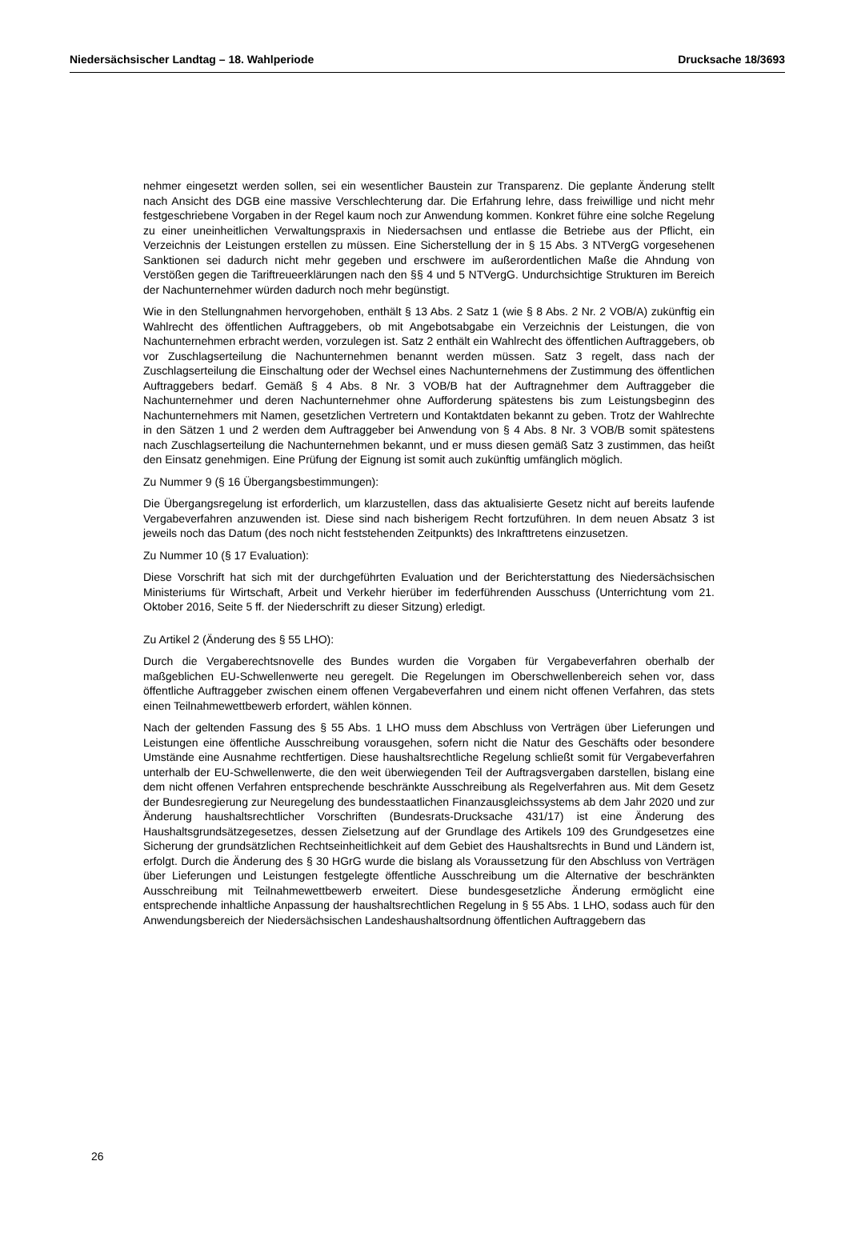Niedersächsischer Landtag – 18. Wahlperiode Drucksache 18/3693
nehmer eingesetzt werden sollen, sei ein wesentlicher Baustein zur Transparenz. Die geplante Änderung stellt nach Ansicht des DGB eine massive Verschlechterung dar. Die Erfahrung lehre, dass freiwillige und nicht mehr festgeschriebene Vorgaben in der Regel kaum noch zur Anwendung kommen. Konkret führe eine solche Regelung zu einer uneinheitlichen Verwaltungspraxis in Niedersachsen und entlasse die Betriebe aus der Pflicht, ein Verzeichnis der Leistungen erstellen zu müssen. Eine Sicherstellung der in § 15 Abs. 3 NTVergG vorgesehenen Sanktionen sei dadurch nicht mehr gegeben und erschwere im außerordentlichen Maße die Ahndung von Verstößen gegen die Tariftreueerklärungen nach den §§ 4 und 5 NTVergG. Undurchsichtige Strukturen im Bereich der Nachunternehmer würden dadurch noch mehr begünstigt.
Wie in den Stellungnahmen hervorgehoben, enthält § 13 Abs. 2 Satz 1 (wie § 8 Abs. 2 Nr. 2 VOB/A) zukünftig ein Wahlrecht des öffentlichen Auftraggebers, ob mit Angebotsabgabe ein Verzeichnis der Leistungen, die von Nachunternehmen erbracht werden, vorzulegen ist. Satz 2 enthält ein Wahlrecht des öffentlichen Auftraggebers, ob vor Zuschlagserteilung die Nachunternehmen benannt werden müssen. Satz 3 regelt, dass nach der Zuschlagserteilung die Einschaltung oder der Wechsel eines Nachunternehmens der Zustimmung des öffentlichen Auftraggebers bedarf. Gemäß § 4 Abs. 8 Nr. 3 VOB/B hat der Auftragnehmer dem Auftraggeber die Nachunternehmer und deren Nachunternehmer ohne Aufforderung spätestens bis zum Leistungsbeginn des Nachunternehmers mit Namen, gesetzlichen Vertretern und Kontaktdaten bekannt zu geben. Trotz der Wahlrechte in den Sätzen 1 und 2 werden dem Auftraggeber bei Anwendung von § 4 Abs. 8 Nr. 3 VOB/B somit spätestens nach Zuschlagserteilung die Nachunternehmen bekannt, und er muss diesen gemäß Satz 3 zustimmen, das heißt den Einsatz genehmigen. Eine Prüfung der Eignung ist somit auch zukünftig umfänglich möglich.
Zu Nummer 9 (§ 16 Übergangsbestimmungen):
Die Übergangsregelung ist erforderlich, um klarzustellen, dass das aktualisierte Gesetz nicht auf bereits laufende Vergabeverfahren anzuwenden ist. Diese sind nach bisherigem Recht fortzuführen. In dem neuen Absatz 3 ist jeweils noch das Datum (des noch nicht feststehenden Zeitpunkts) des Inkrafttretens einzusetzen.
Zu Nummer 10 (§ 17 Evaluation):
Diese Vorschrift hat sich mit der durchgeführten Evaluation und der Berichterstattung des Niedersächsischen Ministeriums für Wirtschaft, Arbeit und Verkehr hierüber im federführenden Ausschuss (Unterrichtung vom 21. Oktober 2016, Seite 5 ff. der Niederschrift zu dieser Sitzung) erledigt.
Zu Artikel 2 (Änderung des § 55 LHO):
Durch die Vergaberechtsnovelle des Bundes wurden die Vorgaben für Vergabeverfahren oberhalb der maßgeblichen EU-Schwellenwerte neu geregelt. Die Regelungen im Oberschwellenbereich sehen vor, dass öffentliche Auftraggeber zwischen einem offenen Vergabeverfahren und einem nicht offenen Verfahren, das stets einen Teilnahmewettbewerb erfordert, wählen können.
Nach der geltenden Fassung des § 55 Abs. 1 LHO muss dem Abschluss von Verträgen über Lieferungen und Leistungen eine öffentliche Ausschreibung vorausgehen, sofern nicht die Natur des Geschäfts oder besondere Umstände eine Ausnahme rechtfertigen. Diese haushaltsrechtliche Regelung schließt somit für Vergabeverfahren unterhalb der EU-Schwellenwerte, die den weit überwiegenden Teil der Auftragsvergaben darstellen, bislang eine dem nicht offenen Verfahren entsprechende beschränkte Ausschreibung als Regelverfahren aus. Mit dem Gesetz der Bundesregierung zur Neuregelung des bundesstaatlichen Finanzausgleichssystems ab dem Jahr 2020 und zur Änderung haushaltsrechtlicher Vorschriften (Bundesrats-Drucksache 431/17) ist eine Änderung des Haushaltsgrundsätzegesetzes, dessen Zielsetzung auf der Grundlage des Artikels 109 des Grundgesetzes eine Sicherung der grundsätzlichen Rechtseinheitlichkeit auf dem Gebiet des Haushaltsrechts in Bund und Ländern ist, erfolgt. Durch die Änderung des § 30 HGrG wurde die bislang als Voraussetzung für den Abschluss von Verträgen über Lieferungen und Leistungen festgelegte öffentliche Ausschreibung um die Alternative der beschränkten Ausschreibung mit Teilnahmewettbewerb erweitert. Diese bundesgesetzliche Änderung ermöglicht eine entsprechende inhaltliche Anpassung der haushaltsrechtlichen Regelung in § 55 Abs. 1 LHO, sodass auch für den Anwendungsbereich der Niedersächsischen Landeshaushaltsordnung öffentlichen Auftraggebern das
26